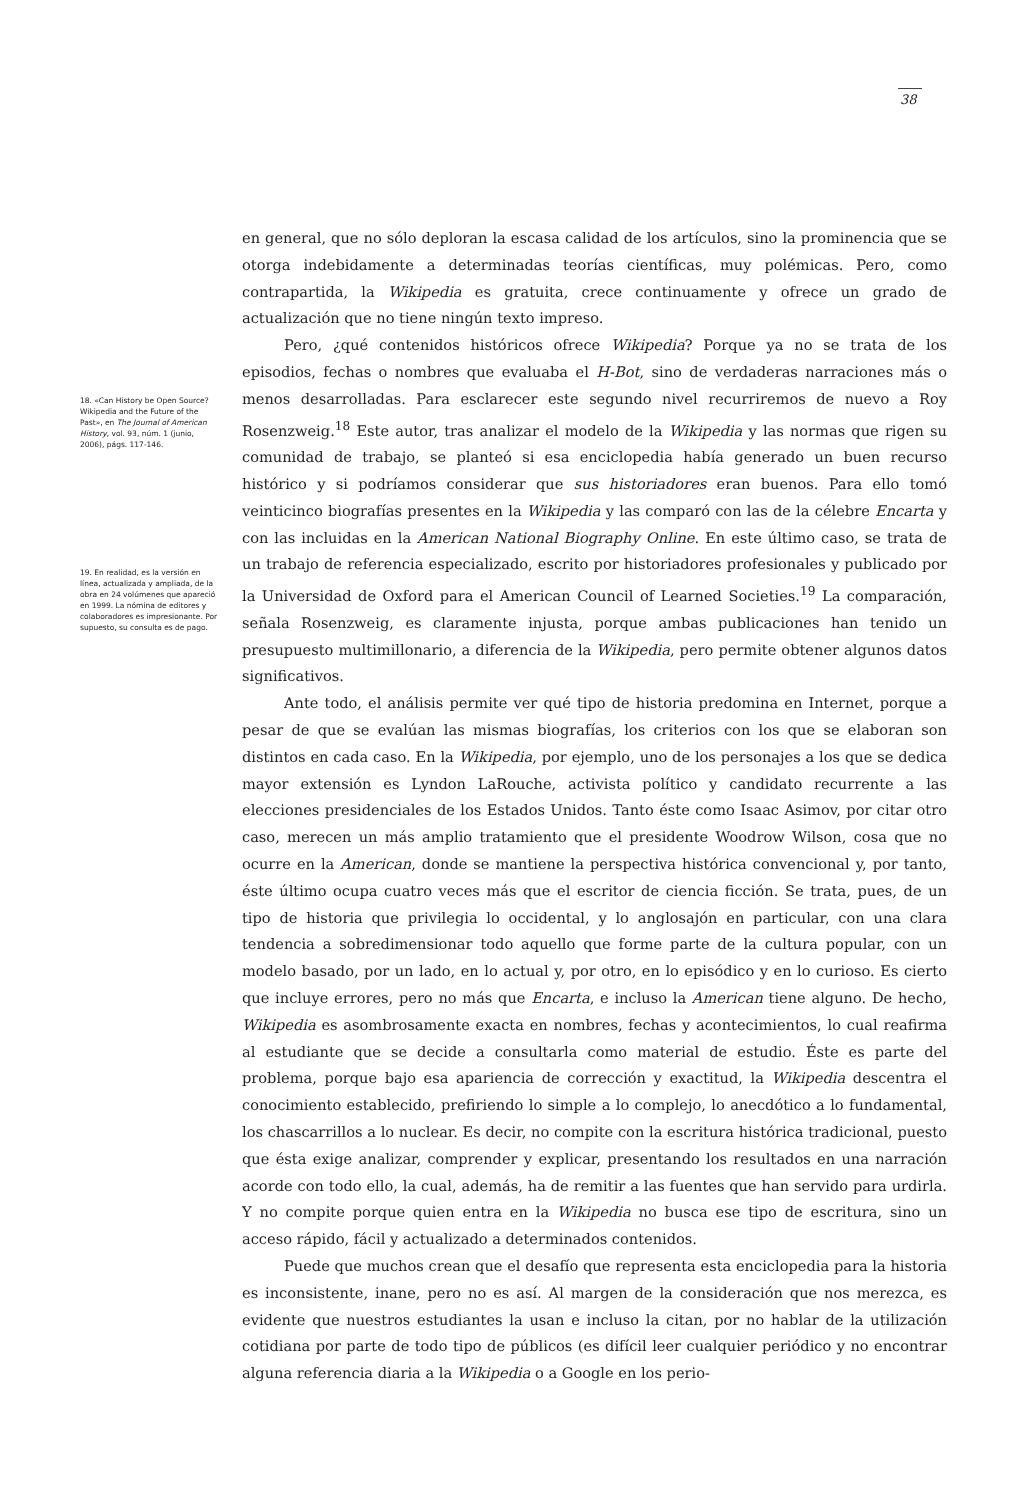38
18. «Can History be Open Source? Wikipedia and the Future of the Past», en The Journal of American History, vol. 93, núm. 1 (junio, 2006), págs. 117-146.
19. En realidad, es la versión en línea, actualizada y ampliada, de la obra en 24 volúmenes que apareció en 1999. La nómina de editores y colaboradores es impresionante. Por supuesto, su consulta es de pago.
en general, que no sólo deploran la escasa calidad de los artículos, sino la prominencia que se otorga indebidamente a determinadas teorías científicas, muy polémicas. Pero, como contrapartida, la Wikipedia es gratuita, crece continuamente y ofrece un grado de actualización que no tiene ningún texto impreso.
Pero, ¿qué contenidos históricos ofrece Wikipedia? Porque ya no se trata de los episodios, fechas o nombres que evaluaba el H-Bot, sino de verdaderas narraciones más o menos desarrolladas. Para esclarecer este segundo nivel recurriremos de nuevo a Roy Rosenzweig.<sup>18</sup> Este autor, tras analizar el modelo de la Wikipedia y las normas que rigen su comunidad de trabajo, se planteó si esa enciclopedia había generado un buen recurso histórico y si podríamos considerar que sus historiadores eran buenos. Para ello tomó veinticinco biografías presentes en la Wikipedia y las comparó con las de la célebre Encarta y con las incluidas en la American National Biography Online. En este último caso, se trata de un trabajo de referencia especializado, escrito por historiadores profesionales y publicado por la Universidad de Oxford para el American Council of Learned Societies.<sup>19</sup> La comparación, señala Rosenzweig, es claramente injusta, porque ambas publicaciones han tenido un presupuesto multimillonario, a diferencia de la Wikipedia, pero permite obtener algunos datos significativos.
Ante todo, el análisis permite ver qué tipo de historia predomina en Internet, porque a pesar de que se evalúan las mismas biografías, los criterios con los que se elaboran son distintos en cada caso. En la Wikipedia, por ejemplo, uno de los personajes a los que se dedica mayor extensión es Lyndon LaRouche, activista político y candidato recurrente a las elecciones presidenciales de los Estados Unidos. Tanto éste como Isaac Asimov, por citar otro caso, merecen un más amplio tratamiento que el presidente Woodrow Wilson, cosa que no ocurre en la American, donde se mantiene la perspectiva histórica convencional y, por tanto, éste último ocupa cuatro veces más que el escritor de ciencia ficción. Se trata, pues, de un tipo de historia que privilegia lo occidental, y lo anglosajón en particular, con una clara tendencia a sobredimensionar todo aquello que forme parte de la cultura popular, con un modelo basado, por un lado, en lo actual y, por otro, en lo episódico y en lo curioso. Es cierto que incluye errores, pero no más que Encarta, e incluso la American tiene alguno. De hecho, Wikipedia es asombrosamente exacta en nombres, fechas y acontecimientos, lo cual reafirma al estudiante que se decide a consultarla como material de estudio. Éste es parte del problema, porque bajo esa apariencia de corrección y exactitud, la Wikipedia descentra el conocimiento establecido, prefiriendo lo simple a lo complejo, lo anecdótico a lo fundamental, los chascarrillos a lo nuclear. Es decir, no compite con la escritura histórica tradicional, puesto que ésta exige analizar, comprender y explicar, presentando los resultados en una narración acorde con todo ello, la cual, además, ha de remitir a las fuentes que han servido para urdirla. Y no compite porque quien entra en la Wikipedia no busca ese tipo de escritura, sino un acceso rápido, fácil y actualizado a determinados contenidos.
Puede que muchos crean que el desafío que representa esta enciclopedia para la historia es inconsistente, inane, pero no es así. Al margen de la consideración que nos merezca, es evidente que nuestros estudiantes la usan e incluso la citan, por no hablar de la utilización cotidiana por parte de todo tipo de públicos (es difícil leer cualquier periódico y no encontrar alguna referencia diaria a la Wikipedia o a Google en los perio-